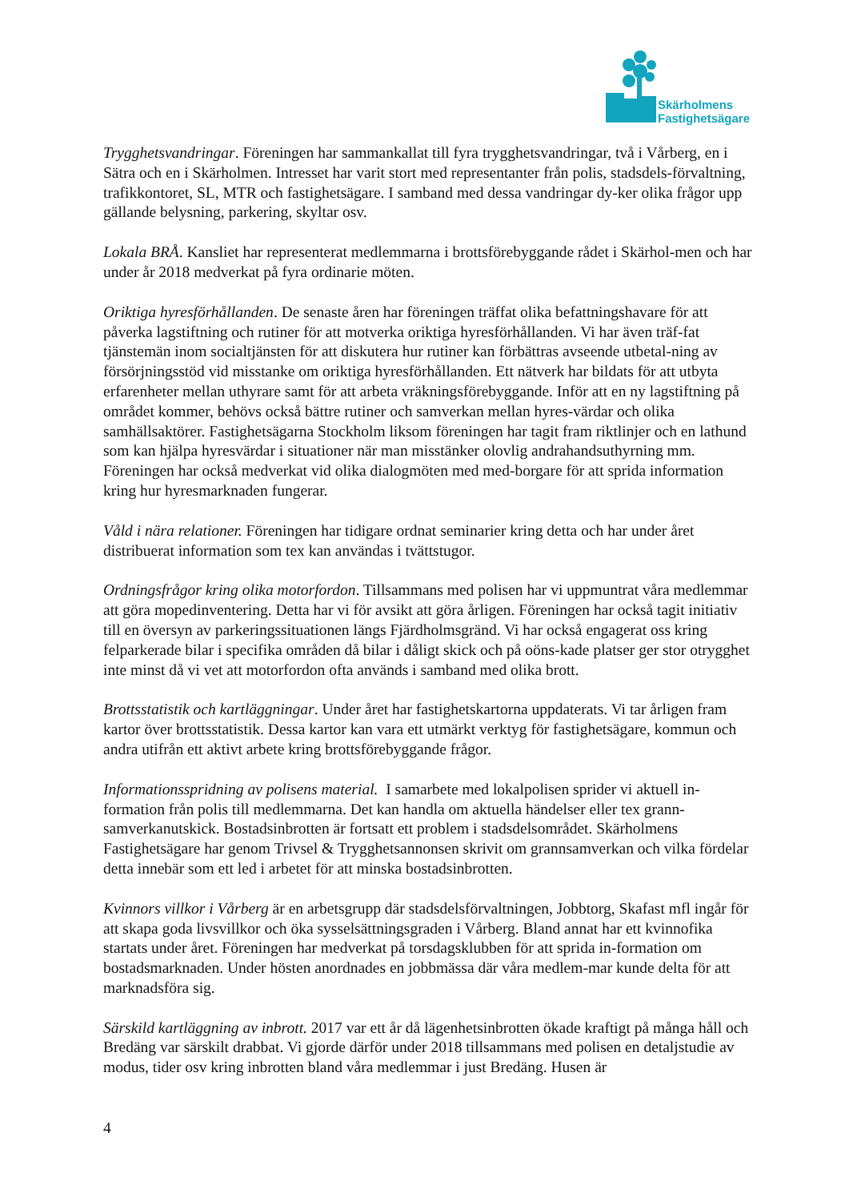Skärholmens
Fastighetsägare
Trygghetsvandringar. Föreningen har sammankallat till fyra trygghetsvandringar, två i Vårberg, en i Sätra och en i Skärholmen. Intresset har varit stort med representanter från polis, stadsdels-förvaltning, trafikkontoret, SL, MTR och fastighetsägare. I samband med dessa vandringar dy-ker olika frågor upp gällande belysning, parkering, skyltar osv.
Lokala BRÅ. Kansliet har representerat medlemmarna i brottsförebyggande rådet i Skärhol-men och har under år 2018 medverkat på fyra ordinarie möten.
Oriktiga hyresförhållanden. De senaste åren har föreningen träffat olika befattningshavare för att påverka lagstiftning och rutiner för att motverka oriktiga hyresförhållanden. Vi har även träf-fat tjänstemän inom socialtjänsten för att diskutera hur rutiner kan förbättras avseende utbetal-ning av försörjningsstöd vid misstanke om oriktiga hyresförhållanden. Ett nätverk har bildats för att utbyta erfarenheter mellan uthyrare samt för att arbeta vräkningsförebyggande. Inför att en ny lagstiftning på området kommer, behövs också bättre rutiner och samverkan mellan hyres-värdar och olika samhällsaktörer. Fastighetsägarna Stockholm liksom föreningen har tagit fram riktlinjer och en lathund som kan hjälpa hyresvärdar i situationer när man misstänker olovlig andrahandsuthyrning mm. Föreningen har också medverkat vid olika dialogmöten med med-borgare för att sprida information kring hur hyresmarknaden fungerar.
Våld i nära relationer. Föreningen har tidigare ordnat seminarier kring detta och har under året distribuerat information som tex kan användas i tvättstugor.
Ordningsfrågor kring olika motorfordon. Tillsammans med polisen har vi uppmuntrat våra medlemmar att göra mopedinventering. Detta har vi för avsikt att göra årligen. Föreningen har också tagit initiativ till en översyn av parkeringssituationen längs Fjärdholmsgränd. Vi har också engagerat oss kring felparkerade bilar i specifika områden då bilar i dåligt skick och på oöns-kade platser ger stor otrygghet inte minst då vi vet att motorfordon ofta används i samband med olika brott.
Brottsstatistik och kartläggningar. Under året har fastighetskartorna uppdaterats. Vi tar årligen fram kartor över brottsstatistik. Dessa kartor kan vara ett utmärkt verktyg för fastighetsägare, kommun och andra utifrån ett aktivt arbete kring brottsförebyggande frågor.
Informationsspridning av polisens material. I samarbete med lokalpolisen sprider vi aktuell in-formation från polis till medlemmarna. Det kan handla om aktuella händelser eller tex grann-samverkanutskick. Bostadsinbrotten är fortsatt ett problem i stadsdelsområdet. Skärholmens Fastighetsägare har genom Trivsel & Trygghetsannonsen skrivit om grannsamverkan och vilka fördelar detta innebär som ett led i arbetet för att minska bostadsinbrotten.
Kvinnors villkor i Vårberg är en arbetsgrupp där stadsdelsförvaltningen, Jobbtorg, Skafast mfl ingår för att skapa goda livsvillkor och öka sysselsättningsgraden i Vårberg. Bland annat har ett kvinnofika startats under året. Föreningen har medverkat på torsdagsklubben för att sprida in-formation om bostadsmarknaden. Under hösten anordnades en jobbmässa där våra medlem-mar kunde delta för att marknadsföra sig.
Särskild kartläggning av inbrott. 2017 var ett år då lägenhetsinbrotten ökade kraftigt på många håll och Bredäng var särskilt drabbat. Vi gjorde därför under 2018 tillsammans med polisen en detaljstudie av modus, tider osv kring inbrotten bland våra medlemmar i just Bredäng. Husen är
4